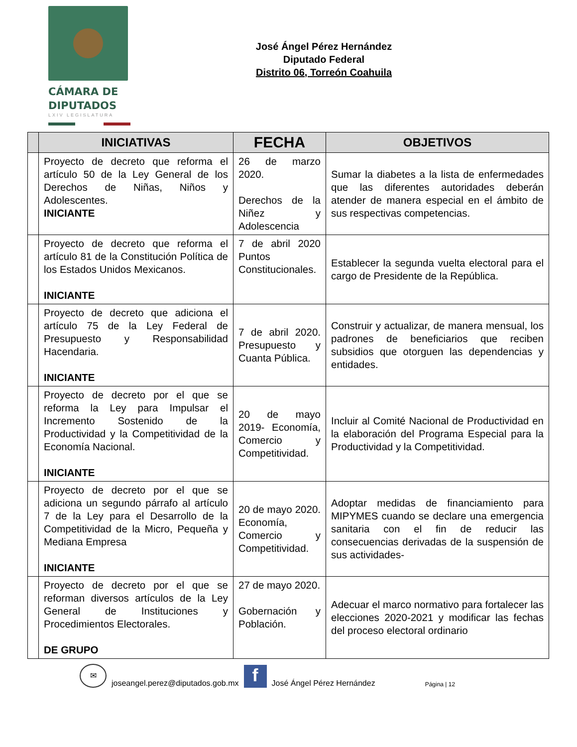CÁMARA DE
DIPUTADOS
LXIV LEGISLATURA
José Ángel Pérez Hernández
Diputado Federal
Distrito 06, Torreón Coahuila
| | INICIATIVAS | FECHA | OBJETIVOS |
| --- | --- | --- | --- |
| | Proyecto de decreto que reforma el artículo 50 de la Ley General de los Derechos de Niñas, Niños y Adolescentes. INICIANTE | 26 de marzo 2020. Derechos de la Niñez y Adolescencia | Sumar la diabetes a la lista de enfermedades que las diferentes autoridades deberán atender de manera especial en el ámbito de sus respectivas competencias. |
| | Proyecto de decreto que reforma el artículo 81 de la Constitución Política de los Estados Unidos Mexicanos. INICIANTE | 7 de abril 2020 Puntos Constitucionales. | Establecer la segunda vuelta electoral para el cargo de Presidente de la República. |
| | Proyecto de decreto que adiciona el artículo 75 de la Ley Federal de Presupuesto y Responsabilidad Hacendaria. INICIANTE | 7 de abril 2020. Presupuesto y Cuanta Pública. | Construir y actualizar, de manera mensual, los padrones de beneficiarios que reciben subsidios que otorguen las dependencias y entidades. |
| | Proyecto de decreto por el que se reforma la Ley para Impulsar el Incremento Sostenido de la Productividad y la Competitividad de la Economía Nacional. INICIANTE | 20 de mayo 2019- Economía, Comercio y Competitividad. | Incluir al Comité Nacional de Productividad en la elaboración del Programa Especial para la Productividad y la Competitividad. |
| | Proyecto de decreto por el que se adiciona un segundo párrafo al artículo 7 de la Ley para el Desarrollo de la Competitividad de la Micro, Pequeña y Mediana Empresa INICIANTE | 20 de mayo 2020. Economía, Comercio y Competitividad. | Adoptar medidas de financiamiento para MIPYMES cuando se declare una emergencia sanitaria con el fin de reducir las consecuencias derivadas de la suspensión de sus actividades- |
| | Proyecto de decreto por el que se reforman diversos artículos de la Ley General de Instituciones y Procedimientos Electorales. DE GRUPO | 27 de mayo 2020. Gobernación y Población. | Adecuar el marco normativo para fortalecer las elecciones 2020-2021 y modificar las fechas del proceso electoral ordinario |
✉
joseangel.perez@diputados.gob.mx
f
José Ángel Pérez Hernández Página | 12